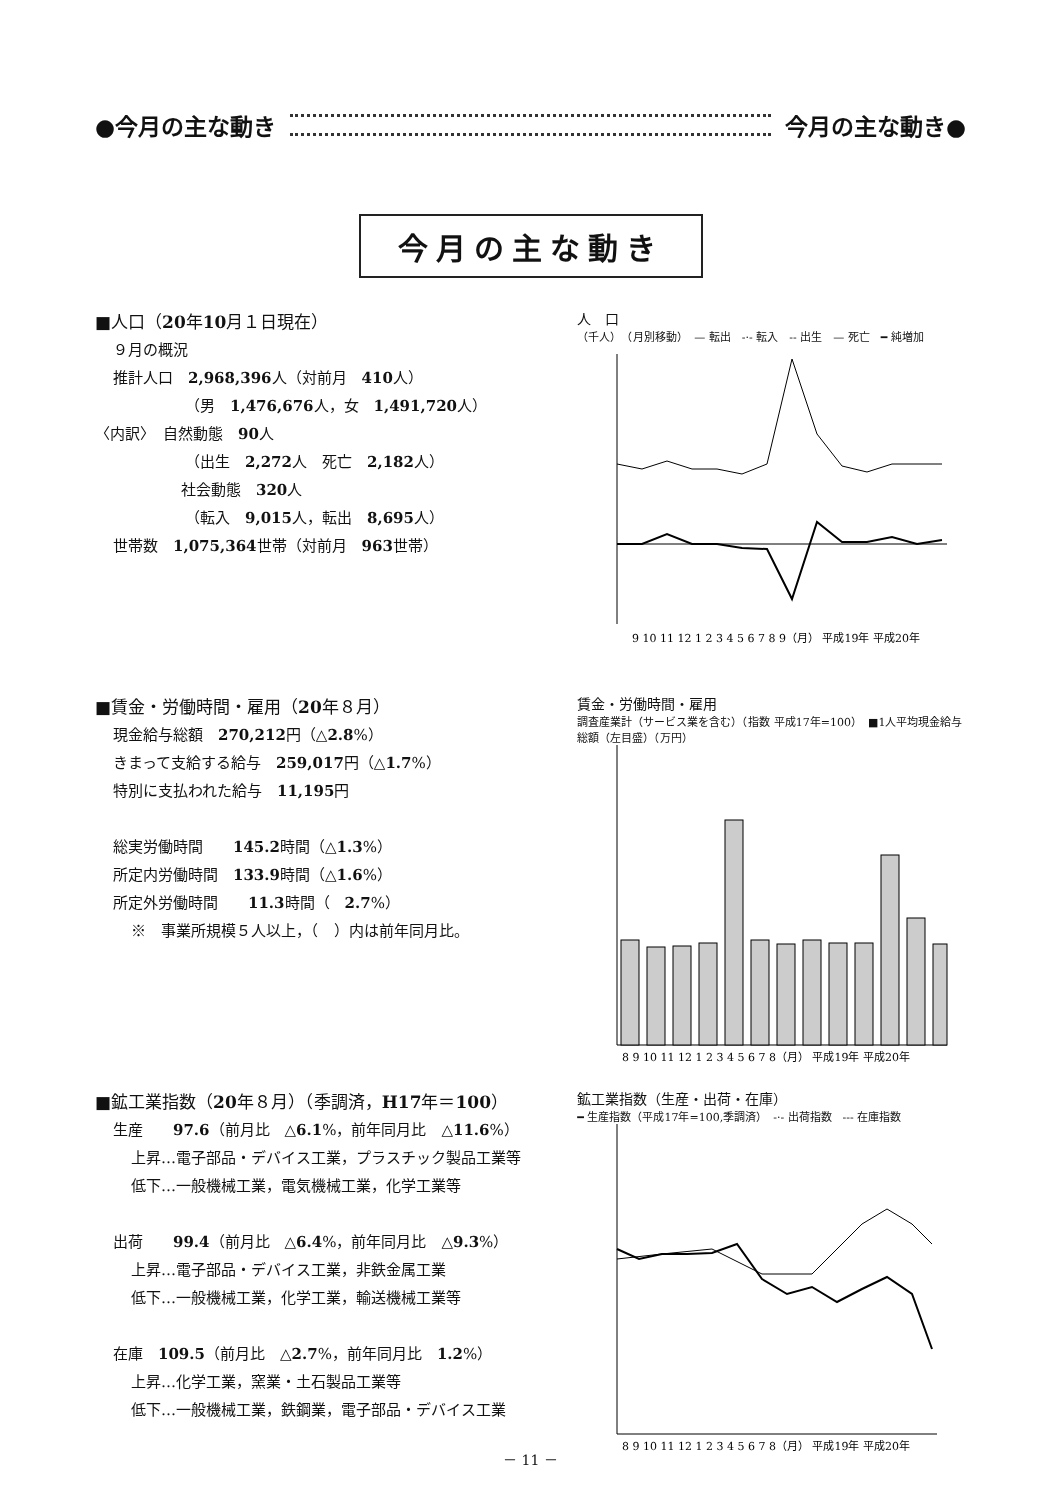●今月の主な動き 今月の主な動き●
今月の主な動き
■人口（20年10月１日現在）
９月の概況
推計人口　2,968,396人（対前月　410人）
（男　1,476,676人，女　1,491,720人）
〈内訳〉　自然動態　90人
（出生　2,272人　死亡　2,182人）
社会動態　320人
（転入　9,015人，転出　8,695人）
世帯数　1,075,364世帯（対前月　963世帯）
人　口
（千人）　（月別移動）　— 転出　-·- 転入　-- 出生　— 死亡　━ 純増加
9 10 11 12 1 2 3 4 5 6 7 8 9（月） 平成19年 平成20年
■賃金・労働時間・雇用（20年８月）
現金給与総額　270,212円（△2.8%）
きまって支給する給与　259,017円（△1.7%）
特別に支払われた給与　11,195円
総実労働時間　　145.2時間（△1.3%）
所定内労働時間　133.9時間（△1.6%）
所定外労働時間　　11.3時間（　2.7%）
※　事業所規模５人以上，（　）内は前年同月比。
賃金・労働時間・雇用
調査産業計（サービス業を含む）（指数 平成17年=100）　■1人平均現金給与総額（左目盛）（万円）
8 9 10 11 12 1 2 3 4 5 6 7 8（月） 平成19年 平成20年
■鉱工業指数（20年８月）（季調済，H17年＝100）
生産　　97.6（前月比　△6.1%，前年同月比　△11.6%）
上昇…電子部品・デバイス工業，プラスチック製品工業等
低下…一般機械工業，電気機械工業，化学工業等
出荷　　99.4（前月比　△6.4%，前年同月比　△9.3%）
上昇…電子部品・デバイス工業，非鉄金属工業
低下…一般機械工業，化学工業，輸送機械工業等
在庫　109.5（前月比　△2.7%，前年同月比　1.2%）
上昇…化学工業，窯業・土石製品工業等
低下…一般機械工業，鉄鋼業，電子部品・デバイス工業
鉱工業指数（生産・出荷・在庫）
━ 生産指数（平成17年=100,季調済）　-·- 出荷指数　--- 在庫指数
8 9 10 11 12 1 2 3 4 5 6 7 8（月） 平成19年 平成20年
－ 11 －